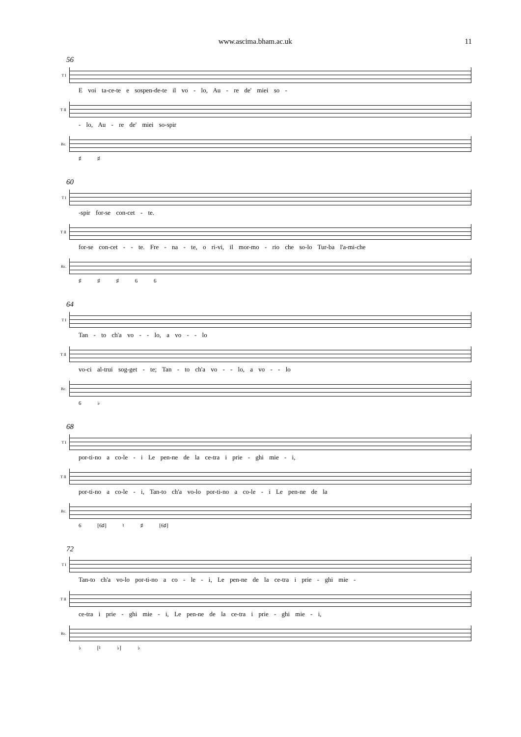www.ascima.bham.ac.uk 11
56
T I
E voi ta-ce-te e sospen-de-te il vo - lo, Au - re de' miei so -
T II
- lo, Au - re de' miei so-spir
Bc.
♯ ♯
60
T I
-spir for-se con-cet - te.
T II
for-se con-cet - - te. Fre - na - te, o ri-vi, il mor-mo - rio che so-lo Tur-ba l'a-mi-che
Bc.
♯ ♯ ♯ 6 6
64
T I
Tan - to ch'a vo - - lo, a vo - - lo
T II
vo-ci al-trui sog-get - te; Tan - to ch'a vo - - lo, a vo - - lo
Bc.
6 ♭
68
T I
por-ti-no a co-le - i Le pen-ne de la ce-tra i prie - ghi mie - i,
T II
por-ti-no a co-le - i, Tan-to ch'a vo-lo por-ti-no a co-le - i Le pen-ne de la
Bc.
6 [6♯] ♮ ♯ [6♯]
72
T I
Tan-to ch'a vo-lo por-ti-no a co - le - i, Le pen-ne de la ce-tra i prie - ghi mie -
T II
ce-tra i prie - ghi mie - i, Le pen-ne de la ce-tra i prie - ghi mie - i,
Bc.
♭ [♮ ♭] ♭